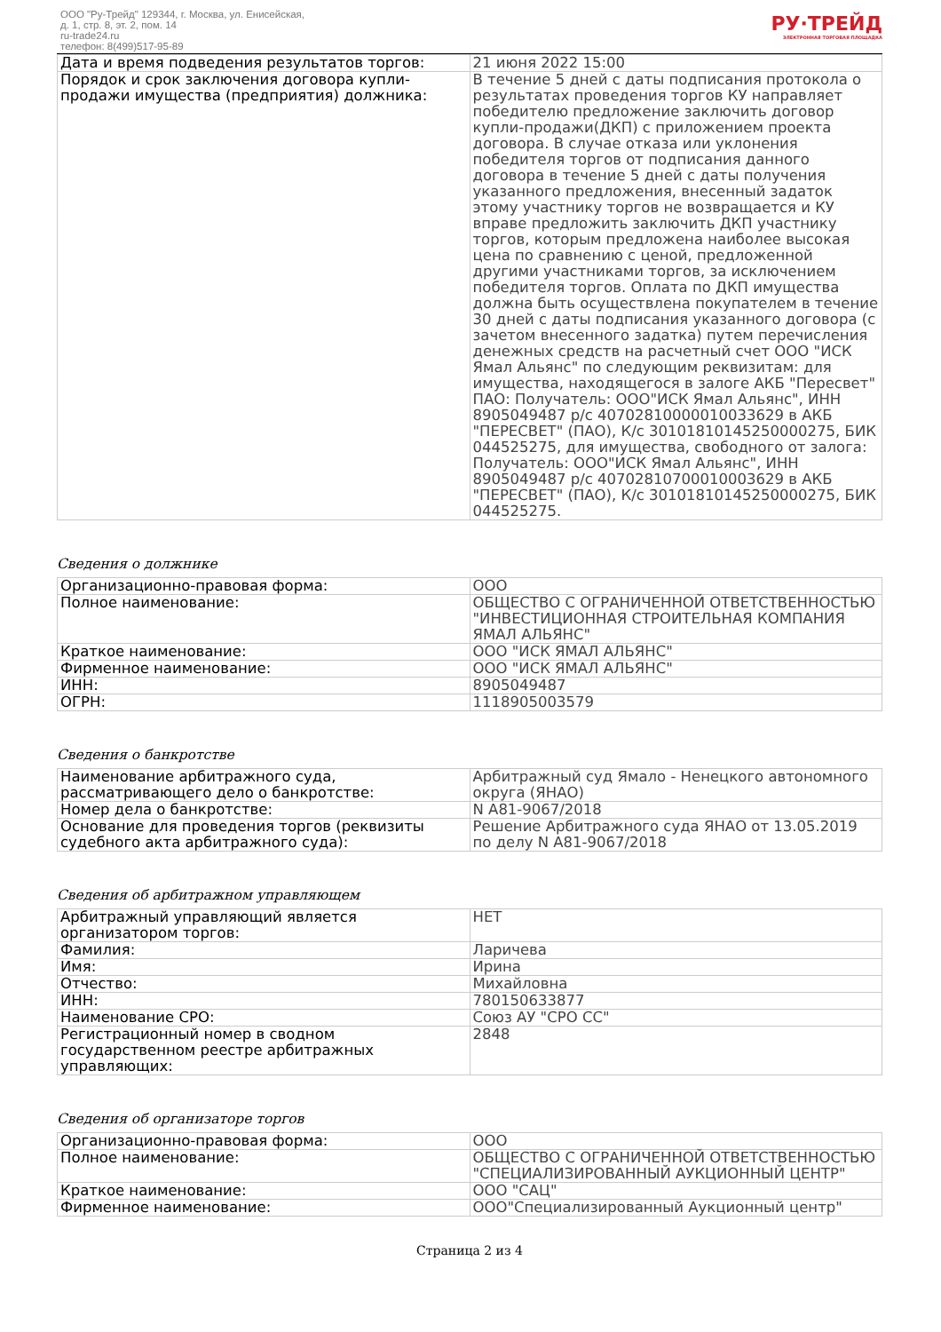ООО "Ру-Трейд" 129344, г. Москва, ул. Енисейская,
д. 1, стр. 8, эт. 2, пом. 14
ru-trade24.ru
телефон: 8(499)517-95-89
РУ·ТРЕЙД
ЭЛЕКТРОННАЯ ТОРГОВАЯ ПЛОЩАДКА
| Дата и время подведения результатов торгов: | 21 июня 2022 15:00 |
| Порядок и срок заключения договора купли-продажи имущества (предприятия) должника: | В течение 5 дней с даты подписания протокола о результатах проведения торгов КУ направляет победителю предложение заключить договор купли-продажи(ДКП) с приложением проекта договора. В случае отказа или уклонения победителя торгов от подписания данного договора в течение 5 дней с даты получения указанного предложения, внесенный задаток этому участнику торгов не возвращается и КУ вправе предложить заключить ДКП участнику торгов, которым предложена наиболее высокая цена по сравнению с ценой, предложенной другими участниками торгов, за исключением победителя торгов. Оплата по ДКП имущества должна быть осуществлена покупателем в течение 30 дней с даты подписания указанного договора (с зачетом внесенного задатка) путем перечисления денежных средств на расчетный счет ООО "ИСК Ямал Альянс" по следующим реквизитам: для имущества, находящегося в залоге АКБ "Пересвет" ПАО: Получатель: ООО"ИСК Ямал Альянс", ИНН 8905049487 р/с 40702810000010033629 в АКБ "ПЕРЕСВЕТ" (ПАО), К/с 30101810145250000275, БИК 044525275, для имущества, свободного от залога: Получатель: ООО"ИСК Ямал Альянс", ИНН 8905049487 р/с 40702810700010003629 в АКБ "ПЕРЕСВЕТ" (ПАО), К/с 30101810145250000275, БИК 044525275. |
Сведения о должнике
| Организационно-правовая форма: | ООО |
| Полное наименование: | ОБЩЕСТВО С ОГРАНИЧЕННОЙ ОТВЕТСТВЕННОСТЬЮ "ИНВЕСТИЦИОННАЯ СТРОИТЕЛЬНАЯ КОМПАНИЯ ЯМАЛ АЛЬЯНС" |
| Краткое наименование: | ООО "ИСК ЯМАЛ АЛЬЯНС" |
| Фирменное наименование: | ООО "ИСК ЯМАЛ АЛЬЯНС" |
| ИНН: | 8905049487 |
| ОГРН: | 1118905003579 |
Сведения о банкротстве
| Наименование арбитражного суда, рассматривающего дело о банкротстве: | Арбитражный суд Ямало - Ненецкого автономного округа (ЯНАО) |
| Номер дела о банкротстве: | N А81-9067/2018 |
| Основание для проведения торгов (реквизиты судебного акта арбитражного суда): | Решение Арбитражного суда ЯНАО от 13.05.2019 по делу N А81-9067/2018 |
Сведения об арбитражном управляющем
| Арбитражный управляющий является организатором торгов: | НЕТ |
| Фамилия: | Ларичева |
| Имя: | Ирина |
| Отчество: | Михайловна |
| ИНН: | 780150633877 |
| Наименование СРО: | Союз АУ "СРО СС" |
| Регистрационный номер в сводном государственном реестре арбитражных управляющих: | 2848 |
Сведения об организаторе торгов
| Организационно-правовая форма: | ООО |
| Полное наименование: | ОБЩЕСТВО С ОГРАНИЧЕННОЙ ОТВЕТСТВЕННОСТЬЮ "СПЕЦИАЛИЗИРОВАННЫЙ АУКЦИОННЫЙ ЦЕНТР" |
| Краткое наименование: | ООО "САЦ" |
| Фирменное наименование: | ООО"Специализированный Аукционный центр" |
Страница 2 из 4